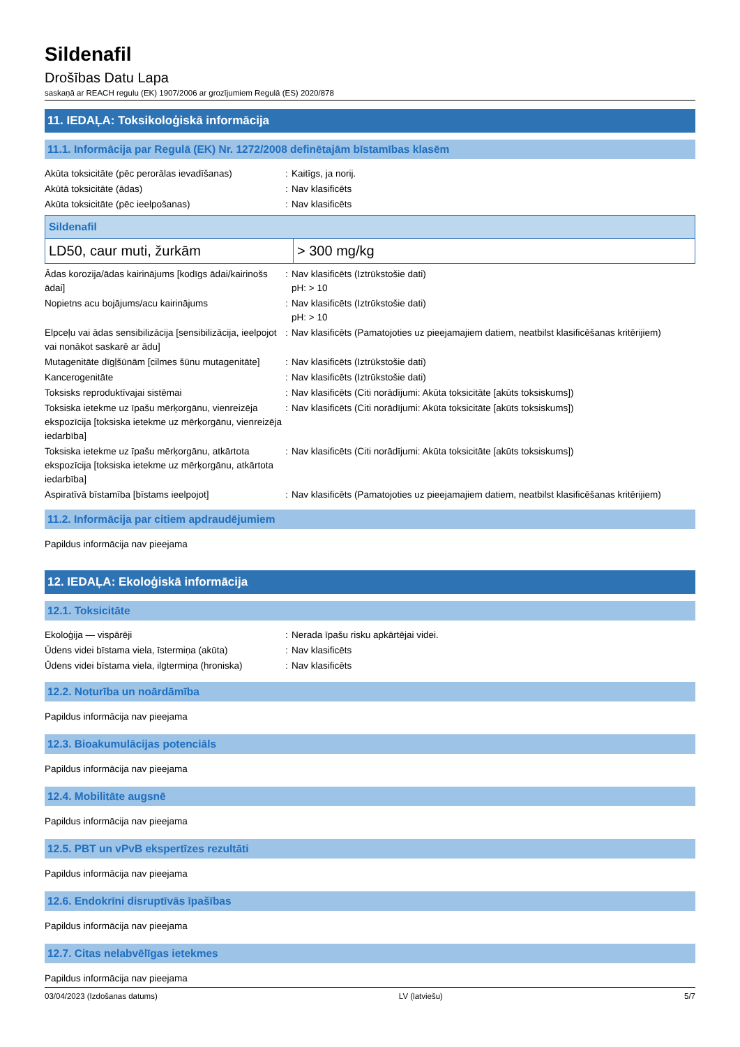Sildenafil
Drošības Datu Lapa
saskaņā ar REACH regulu (EK) 1907/2006 ar grozījumiem Regulā (ES) 2020/878
11. IEDAĻA: Toksikoloģiskā informācija
11.1. Informācija par Regulā (EK) Nr. 1272/2008 definētajām bīstamības klasēm
| Akūta toksicitāte (pēc perorālas ievadīšanas) | : | Kaitīgs, ja norij. |
| Akūtā toksicitāte (ādas) | : | Nav klasificēts |
| Akūta toksicitāte (pēc ieelpošanas) | : | Nav klasificēts |
| Sildenafil | |
| --- | --- |
| LD50, caur muti, žurkām | > 300 mg/kg |
| Ādas korozija/ādas kairinājums [kodīgs ādai/kairinošs ādai] | : | Nav klasificēts (Iztrūkstošie dati) pH: > 10 |
| Nopietns acu bojājums/acu kairinājums | : | Nav klasificēts (Iztrūkstošie dati) pH: > 10 |
| Elpceļu vai ādas sensibilizācija [sensibilizācija, ieelpojot vai nonākot saskarē ar ādu] | : | Nav klasificēts (Pamatojoties uz pieejamajiem datiem, neatbilst klasificēšanas kritērijiem) |
| Mutagenitāte dīgļšūnām [cilmes šūnu mutagenitāte] | : | Nav klasificēts (Iztrūkstošie dati) |
| Kancerogenitāte | : | Nav klasificēts (Iztrūkstošie dati) |
| Toksisks reproduktīvajai sistēmai | : | Nav klasificēts (Citi norādījumi: Akūta toksicitāte [akūts toksiskums]) |
| Toksiska ietekme uz īpašu mērķorgānu, vienreizēja ekspozīcija [toksiska ietekme uz mērķorgānu, vienreizēja iedarbība] | : | Nav klasificēts (Citi norādījumi: Akūta toksicitāte [akūts toksiskums]) |
| Toksiska ietekme uz īpašu mērķorgānu, atkārtota ekspozīcija [toksiska ietekme uz mērķorgānu, atkārtota iedarbība] | : | Nav klasificēts (Citi norādījumi: Akūta toksicitāte [akūts toksiskums]) |
| Aspiratīvā bīstamība [bīstams ieelpojot] | : | Nav klasificēts (Pamatojoties uz pieejamajiem datiem, neatbilst klasificēšanas kritērijiem) |
11.2. Informācija par citiem apdraudējumiem
Papildus informācija nav pieejama
12. IEDAĻA: Ekoloģiskā informācija
12.1. Toksicitāte
| Ekoloģija — vispārēji | : | Nerada īpašu risku apkārtējai videi. |
| Ūdens videi bīstama viela, īstermiņa (akūta) | : | Nav klasificēts |
| Ūdens videi bīstama viela, ilgtermiņa (hroniska) | : | Nav klasificēts |
12.2. Noturība un noārdāmība
Papildus informācija nav pieejama
12.3. Bioakumulācijas potenciāls
Papildus informācija nav pieejama
12.4. Mobilitāte augsnē
Papildus informācija nav pieejama
12.5. PBT un vPvB ekspertīzes rezultāti
Papildus informācija nav pieejama
12.6. Endokrīni disruptīvās īpašības
Papildus informācija nav pieejama
12.7. Citas nelabvēlīgas ietekmes
Papildus informācija nav pieejama
03/04/2023 (Izdošanas datums) LV (latviešu) 5/7